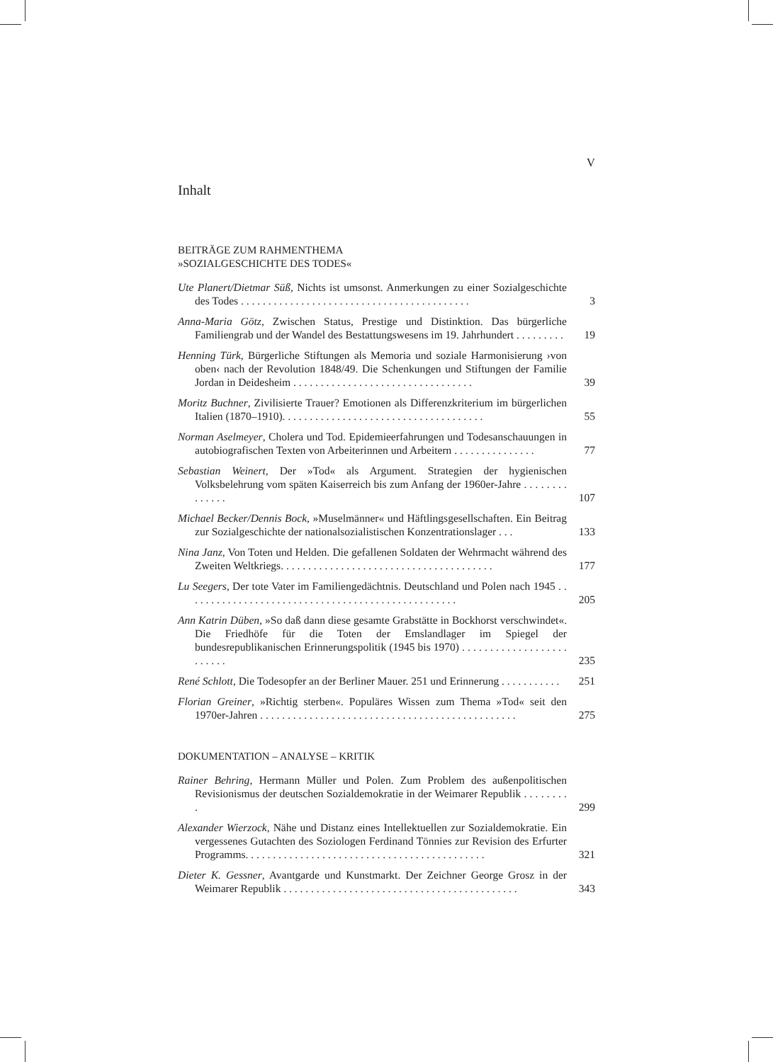V
Inhalt
BEITRÄGE ZUM RAHMENTHEMA
»SOZIALGESCHICHTE DES TODES«
Ute Planert/Dietmar Süß, Nichts ist umsonst. Anmerkungen zu einer Sozialgeschichte des Todes . . . . . . . . . . . . . . . . . . . . . . . . . . . . . . . . . . . . . . . . . .
3
Anna-Maria Götz, Zwischen Status, Prestige und Distinktion. Das bürgerliche Familiengrab und der Wandel des Bestattungswesens im 19. Jahrhundert . . . . . . . . .
19
Henning Türk, Bürgerliche Stiftungen als Memoria und soziale Harmonisierung ›von oben‹ nach der Revolution 1848/49. Die Schenkungen und Stiftungen der Familie Jordan in Deidesheim . . . . . . . . . . . . . . . . . . . . . . . . . . . . . . . . .
39
Moritz Buchner, Zivilisierte Trauer? Emotionen als Differenzkriterium im bürgerlichen Italien (1870–1910). . . . . . . . . . . . . . . . . . . . . . . . . . . . . . . . . . . . .
55
Norman Aselmeyer, Cholera und Tod. Epidemieerfahrungen und Todesanschauungen in autobiografischen Texten von Arbeiterinnen und Arbeitern . . . . . . . . . . . . . . .
77
Sebastian Weinert, Der »Tod« als Argument. Strategien der hygienischen Volksbelehrung vom späten Kaiserreich bis zum Anfang der 1960er-Jahre . . . . . . . . . . . . . .
107
Michael Becker/Dennis Bock, »Muselmänner« und Häftlingsgesellschaften. Ein Beitrag zur Sozialgeschichte der nationalsozialistischen Konzentrationslager . . .
133
Nina Janz, Von Toten und Helden. Die gefallenen Soldaten der Wehrmacht während des Zweiten Weltkriegs. . . . . . . . . . . . . . . . . . . . . . . . . . . . . . . . . . . . . . .
177
Lu Seegers, Der tote Vater im Familiengedächtnis. Deutschland und Polen nach 1945 . . . . . . . . . . . . . . . . . . . . . . . . . . . . . . . . . . . . . . . . . . . . . . . . . .
205
Ann Katrin Düben, »So daß dann diese gesamte Grabstätte in Bockhorst verschwindet«. Die Friedhöfe für die Toten der Emslandlager im Spiegel der bundesrepublikanischen Erinnerungspolitik (1945 bis 1970) . . . . . . . . . . . . . . . . . . . . . . . . .
235
René Schlott, Die Todesopfer an der Berliner Mauer. 251 und Erinnerung . . . . . . . . . . .
251
Florian Greiner, »Richtig sterben«. Populäres Wissen zum Thema »Tod« seit den 1970er-Jahren . . . . . . . . . . . . . . . . . . . . . . . . . . . . . . . . . . . . . . . . . . . . . . .
275
DOKUMENTATION – ANALYSE – KRITIK
Rainer Behring, Hermann Müller und Polen. Zum Problem des außenpolitischen Revisionismus der deutschen Sozialdemokratie in der Weimarer Republik . . . . . . . . .
299
Alexander Wierzock, Nähe und Distanz eines Intellektuellen zur Sozialdemokratie. Ein vergessenes Gutachten des Soziologen Ferdinand Tönnies zur Revision des Erfurter Programms. . . . . . . . . . . . . . . . . . . . . . . . . . . . . . . . . . . . . . . . . . . .
321
Dieter K. Gessner, Avantgarde und Kunstmarkt. Der Zeichner George Grosz in der Weimarer Republik . . . . . . . . . . . . . . . . . . . . . . . . . . . . . . . . . . . . . . . . . . .
343